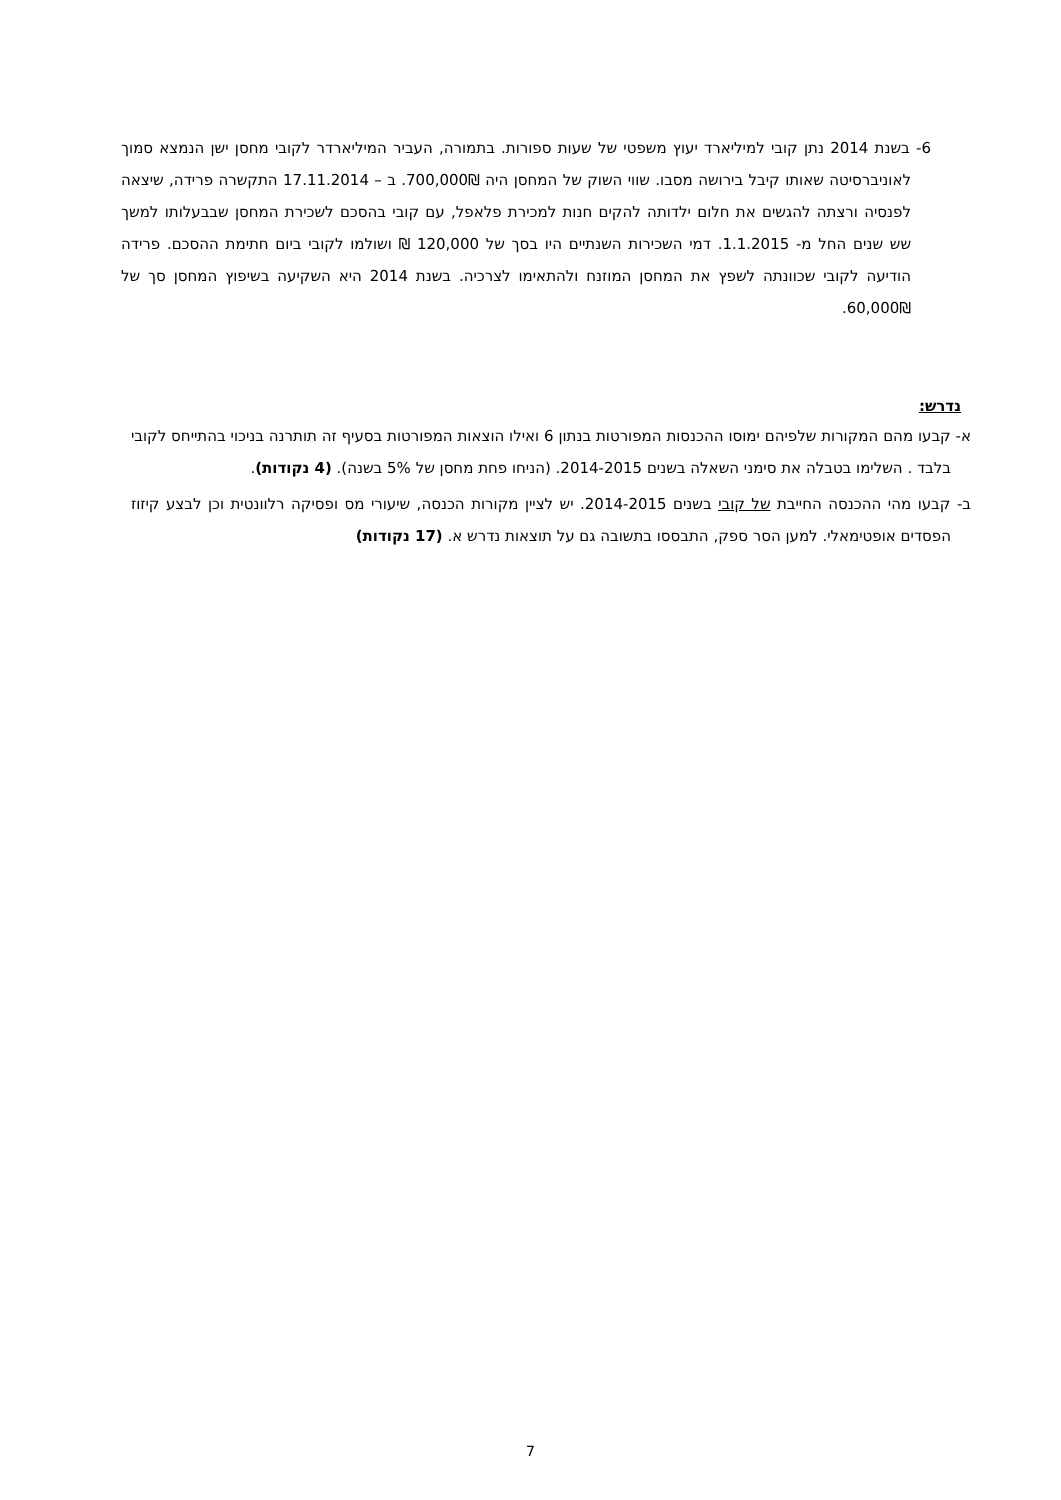6- בשנת 2014 נתן קובי למיליארד יעוץ משפטי של שעות ספורות. בתמורה, העביר המיליארדר לקובי מחסן ישן הנמצא סמוך לאוניברסיטה שאותו קיבל בירושה מסבו. שווי השוק של המחסן היה 700,000₪. ב – 17.11.2014 התקשרה פרידה, שיצאה לפנסיה ורצתה להגשים את חלום ילדותה להקים חנות למכירת פלאפל, עם קובי בהסכם לשכירת המחסן שבבעלותו למשך שש שנים החל מ- 1.1.2015. דמי השכירות השנתיים היו בסך של 120,000 ₪ ושולמו לקובי ביום חתימת ההסכם. פרידה הודיעה לקובי שכוונתה לשפץ את המחסן המוזנח ולהתאימו לצרכיה. בשנת 2014 היא השקיעה בשיפוץ המחסן סך של 60,000₪.
נדרש:
א- קבעו מהם המקורות שלפיהם ימוסו ההכנסות המפורטות בנתון 6 ואילו הוצאות המפורטות בסעיף זה תותרנה בניכוי בהתייחס לקובי בלבד . השלימו בטבלה את סימני השאלה בשנים 2014-2015. (הניחו פחת מחסן של 5% בשנה). (4 נקודות).
ב- קבעו מהי ההכנסה החייבת של קובי בשנים 2014-2015. יש לציין מקורות הכנסה, שיעורי מס ופסיקה רלוונטית וכן לבצע קיזוז הפסדים אופטימאלי. למען הסר ספק, התבססו בתשובה גם על תוצאות נדרש א. (17 נקודות)
7